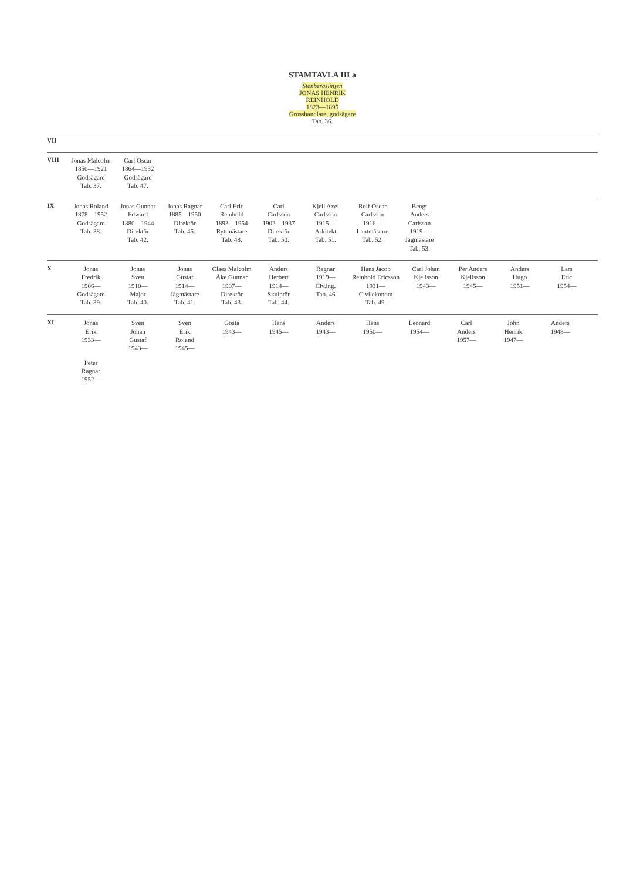STAMTAVLA III a
Stenbergslinjen
JONAS HENRIK
REINHOLD
1823—1895
Grosshandlare, godsägare
Tab. 36.
VII
VIII
Jonas Malcolm
1850—1921
Godsägare
Tab. 37.
Carl Oscar
1864—1932
Godsägare
Tab. 47.
IX
Jonas Roland
1878—1952
Godsägare
Tab. 38.
Jonas Gunnar
Edward
1880—1944
Direktör
Tab. 42.
Jonas Ragnar
1885—1950
Direktör
Tab. 45.
Carl Eric
Reinhold
1893—1954
Ryttmästare
Tab. 48.
Carl
Carlsson
1902—1937
Direktör
Tab. 50.
Kjell Axel
Carlsson
1915—
Arkitekt
Tab. 51.
Rolf Oscar
Carlsson
1916—
Lantmästare
Tab. 52.
Bengt
Anders
Carlsson
1919—
Jägmästare
Tab. 53.
X
Jonas
Fredrik
1906—
Godsägare
Tab. 39.
Jonas
Sven
1910—
Major
Tab. 40.
Jonas
Gustaf
1914—
Jägmästare
Tab. 41.
Claes Malcolm
Åke Gunnar
1907—
Direktör
Tab. 43.
Anders
Herbert
1914—
Skulptör
Tab. 44.
Ragnar
1919—
Civ.ing.
Tab. 46
Hans Jacob
Reinhold Ericsson
1931—
Civilekonom
Tab. 49.
Carl Johan
Kjellsson
1943—
Per Anders
Kjellsson
1945—
Anders
Hugo
1951—
Lars
Eric
1954—
XI
Jonas
Erik
1933—
Sven
Johan
Gustaf
1943—
Sven
Erik
Roland
1945—
Gösta
1943—
Hans
1945—
Anders
1943—
Hans
1950—
Leonard
1954—
Carl
Anders
1957—
John
Henrik
1947—
Anders
1948—
Peter
Ragnar
1952—